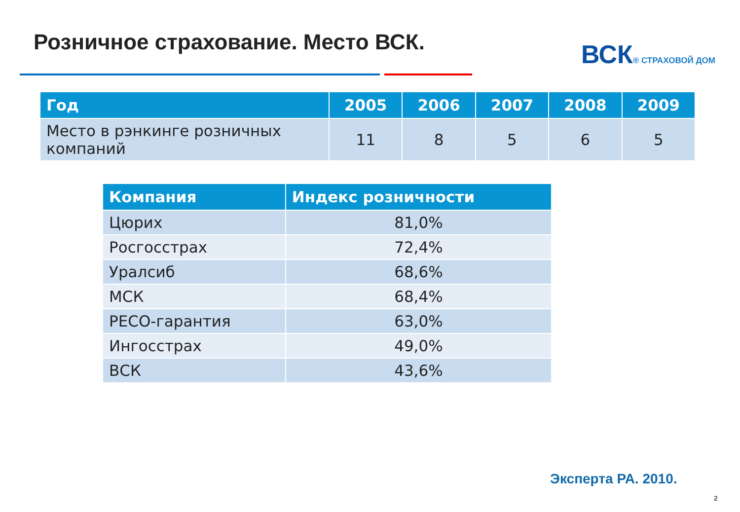Розничное страхование. Место ВСК.
ВСК® СТРАХОВОЙ ДОМ
| Год | 2005 | 2006 | 2007 | 2008 | 2009 |
| --- | --- | --- | --- | --- | --- |
| Место в рэнкинге розничных компаний | 11 | 8 | 5 | 6 | 5 |
| Компания | Индекс розничности |
| --- | --- |
| Цюрих | 81,0% |
| Росгосстрах | 72,4% |
| Уралсиб | 68,6% |
| МСК | 68,4% |
| РЕСО-гарантия | 63,0% |
| Ингосстрах | 49,0% |
| ВСК | 43,6% |
Эксперта РА. 2010.
2